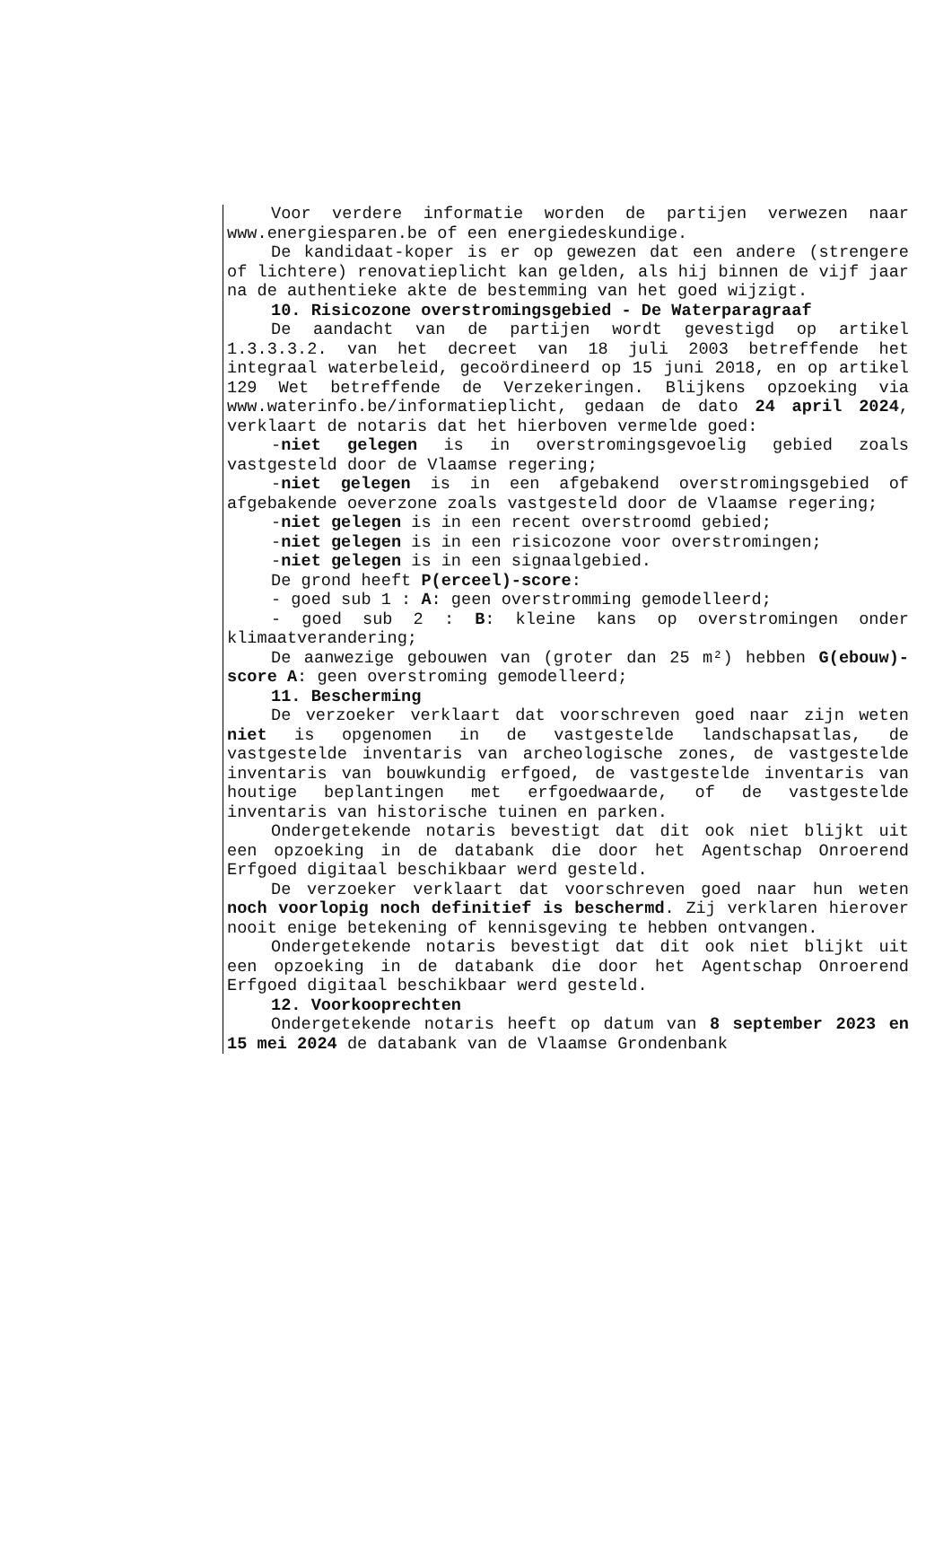Voor verdere informatie worden de partijen verwezen naar www.energiesparen.be of een energiedeskundige.
De kandidaat-koper is er op gewezen dat een andere (strengere of lichtere) renovatieplicht kan gelden, als hij binnen de vijf jaar na de authentieke akte de bestemming van het goed wijzigt.
10. Risicozone overstromingsgebied - De Waterparagraaf
De aandacht van de partijen wordt gevestigd op artikel 1.3.3.3.2. van het decreet van 18 juli 2003 betreffende het integraal waterbeleid, gecoördineerd op 15 juni 2018, en op artikel 129 Wet betreffende de Verzekeringen. Blijkens opzoeking via www.waterinfo.be/informatieplicht, gedaan de dato 24 april 2024, verklaart de notaris dat het hierboven vermelde goed:
-niet gelegen is in overstromingsgevoelig gebied zoals vastgesteld door de Vlaamse regering;
-niet gelegen is in een afgebakend overstromingsgebied of afgebakende oeverzone zoals vastgesteld door de Vlaamse regering;
-niet gelegen is in een recent overstroomd gebied;
-niet gelegen is in een risicozone voor overstromingen;
-niet gelegen is in een signaalgebied.
De grond heeft P(erceel)-score:
- goed sub 1 : A: geen overstromming gemodelleerd;
- goed sub 2 : B: kleine kans op overstromingen onder klimaatverandering;
De aanwezige gebouwen van (groter dan 25 m²) hebben G(ebouw)-score A: geen overstroming gemodelleerd;
11. Bescherming
De verzoeker verklaart dat voorschreven goed naar zijn weten niet is opgenomen in de vastgestelde landschapsatlas, de vastgestelde inventaris van archeologische zones, de vastgestelde inventaris van bouwkundig erfgoed, de vastgestelde inventaris van houtige beplantingen met erfgoedwaarde, of de vastgestelde inventaris van historische tuinen en parken.
Ondergetekende notaris bevestigt dat dit ook niet blijkt uit een opzoeking in de databank die door het Agentschap Onroerend Erfgoed digitaal beschikbaar werd gesteld.
De verzoeker verklaart dat voorschreven goed naar hun weten noch voorlopig noch definitief is beschermd. Zij verklaren hierover nooit enige betekening of kennisgeving te hebben ontvangen.
Ondergetekende notaris bevestigt dat dit ook niet blijkt uit een opzoeking in de databank die door het Agentschap Onroerend Erfgoed digitaal beschikbaar werd gesteld.
12. Voorkooprechten
Ondergetekende notaris heeft op datum van 8 september 2023 en 15 mei 2024 de databank van de Vlaamse Grondenbank